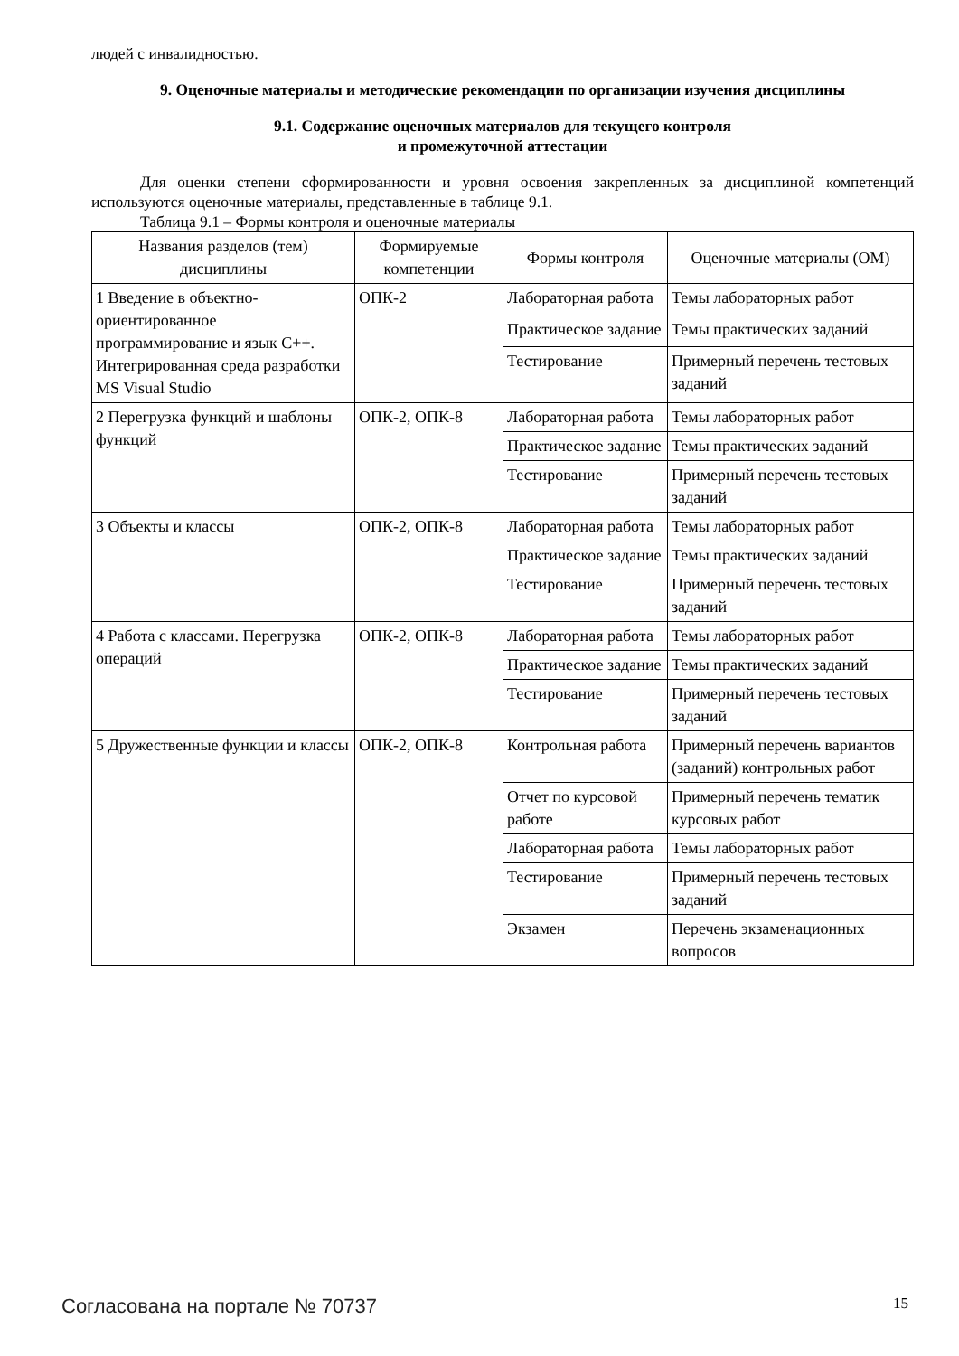людей с инвалидностью.
9. Оценочные материалы и методические рекомендации по организации изучения дисциплины
9.1. Содержание оценочных материалов для текущего контроля
и промежуточной аттестации
Для оценки степени сформированности и уровня освоения закрепленных за дисциплиной компетенций используются оценочные материалы, представленные в таблице 9.1.
Таблица 9.1 – Формы контроля и оценочные материалы
| Названия разделов (тем) дисциплины | Формируемые компетенции | Формы контроля | Оценочные материалы (ОМ) |
| --- | --- | --- | --- |
| 1 Введение в объектно-ориентированное программирование и язык С++. Интегрированная среда разработки MS Visual Studio | ОПК-2 | Лабораторная работа | Темы лабораторных работ |
| | | Практическое задание | Темы практических заданий |
| | | Тестирование | Примерный перечень тестовых заданий |
| 2 Перегрузка функций и шаблоны функций | ОПК-2, ОПК-8 | Лабораторная работа | Темы лабораторных работ |
| | | Практическое задание | Темы практических заданий |
| | | Тестирование | Примерный перечень тестовых заданий |
| 3 Объекты и классы | ОПК-2, ОПК-8 | Лабораторная работа | Темы лабораторных работ |
| | | Практическое задание | Темы практических заданий |
| | | Тестирование | Примерный перечень тестовых заданий |
| 4 Работа с классами. Перегрузка операций | ОПК-2, ОПК-8 | Лабораторная работа | Темы лабораторных работ |
| | | Практическое задание | Темы практических заданий |
| | | Тестирование | Примерный перечень тестовых заданий |
| 5 Дружественные функции и классы | ОПК-2, ОПК-8 | Контрольная работа | Примерный перечень вариантов (заданий) контрольных работ |
| | | Отчет по курсовой работе | Примерный перечень тематик курсовых работ |
| | | Лабораторная работа | Темы лабораторных работ |
| | | Тестирование | Примерный перечень тестовых заданий |
| | | Экзамен | Перечень экзаменационных вопросов |
Согласована на портале № 70737 15